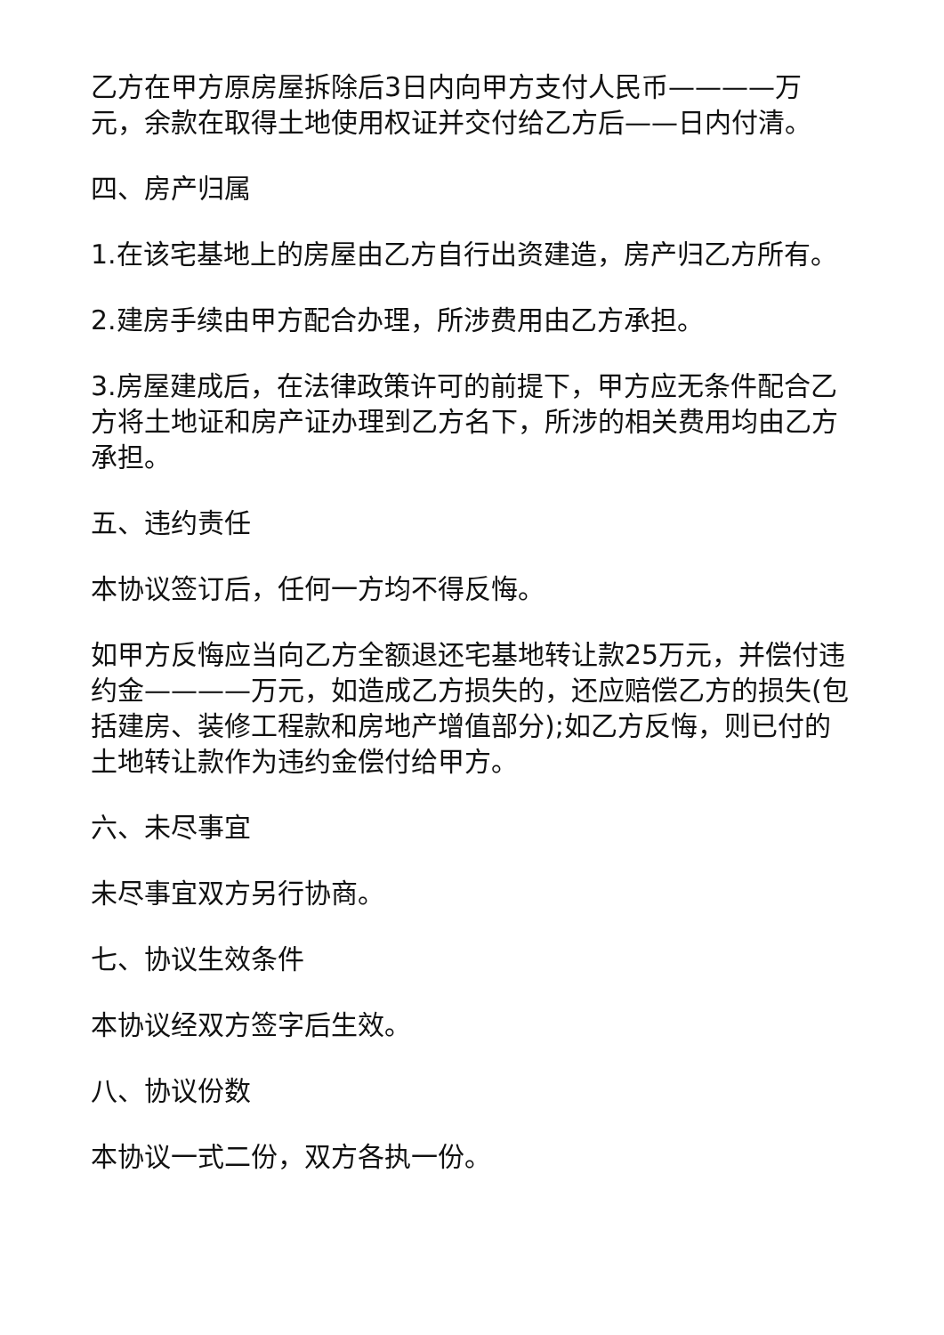乙方在甲方原房屋拆除后3日内向甲方支付人民币————万元，余款在取得土地使用权证并交付给乙方后——日内付清。
四、房产归属
1.在该宅基地上的房屋由乙方自行出资建造，房产归乙方所有。
2.建房手续由甲方配合办理，所涉费用由乙方承担。
3.房屋建成后，在法律政策许可的前提下，甲方应无条件配合乙方将土地证和房产证办理到乙方名下，所涉的相关费用均由乙方承担。
五、违约责任
本协议签订后，任何一方均不得反悔。
如甲方反悔应当向乙方全额退还宅基地转让款25万元，并偿付违约金————万元，如造成乙方损失的，还应赔偿乙方的损失(包括建房、装修工程款和房地产增值部分);如乙方反悔，则已付的土地转让款作为违约金偿付给甲方。
六、未尽事宜
未尽事宜双方另行协商。
七、协议生效条件
本协议经双方签字后生效。
八、协议份数
本协议一式二份，双方各执一份。